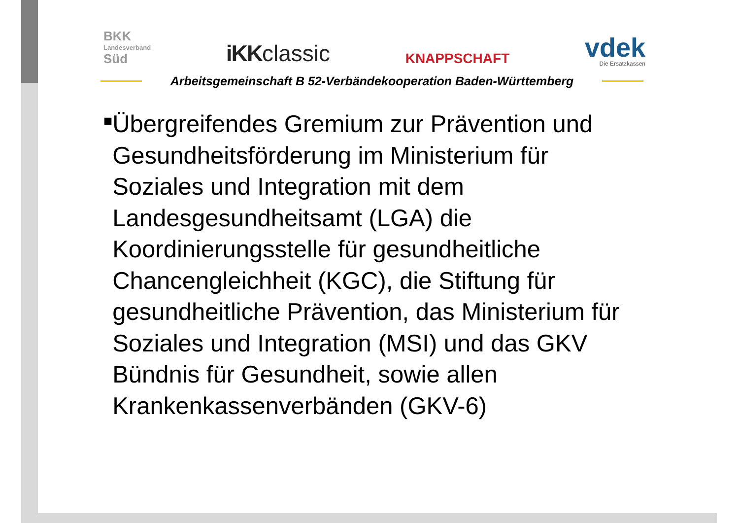BKK
Landesverband
Süd
iKKclassic
KNAPPSCHAFT
vdek
Die Ersatzkassen
Arbeitsgemeinschaft B 52-Verbändekooperation Baden-Württemberg
■
Übergreifendes Gremium zur Prävention und Gesundheitsförderung im Ministerium für Soziales und Integration mit dem Landesgesundheitsamt (LGA) die Koordinierungsstelle für gesundheitliche Chancengleichheit (KGC), die Stiftung für gesundheitliche Prävention, das Ministerium für Soziales und Integration (MSI) und das GKV Bündnis für Gesundheit, sowie allen Krankenkassenverbänden (GKV-6)